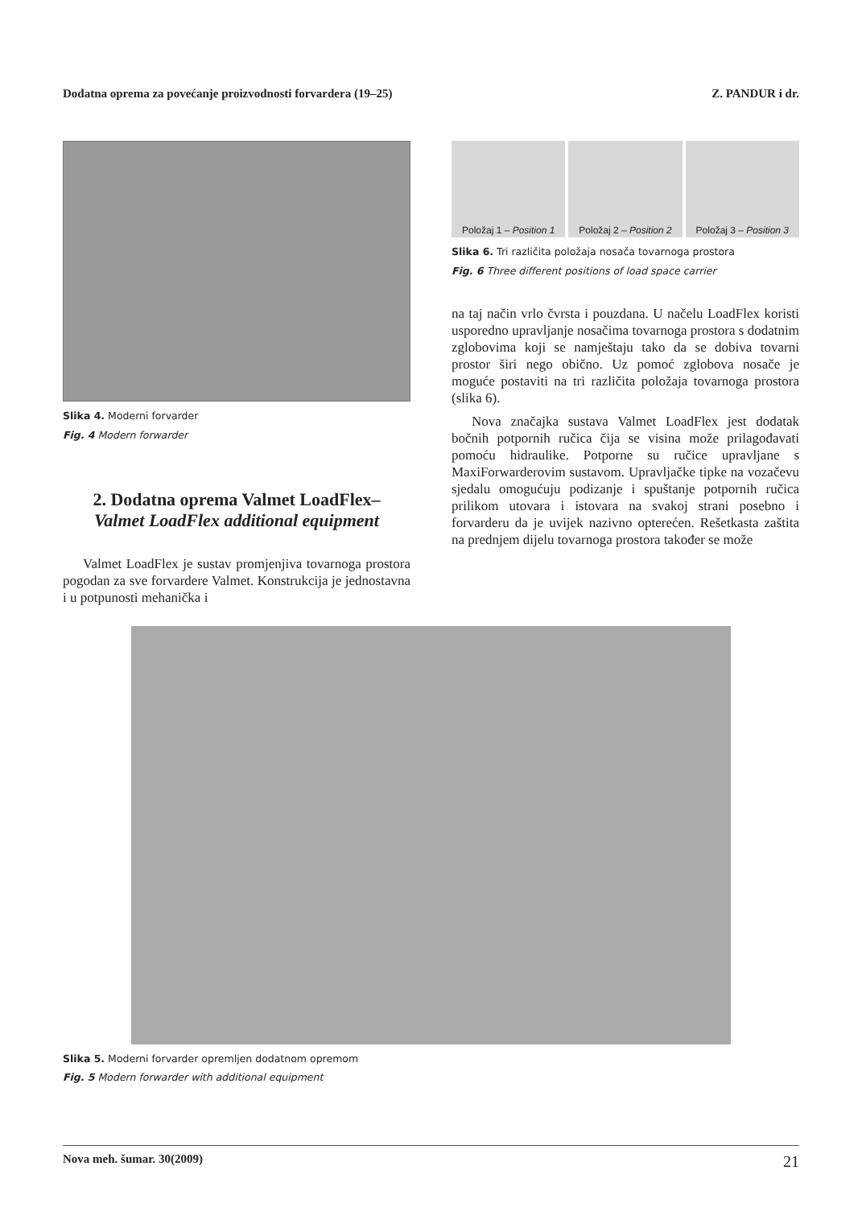Dodatna oprema za povećanje proizvodnosti forvardera (19–25) Z. PANDUR i dr.
Slika 4. Moderni forvarder
Fig. 4 Modern forwarder
2. Dodatna oprema Valmet LoadFlex–
Valmet LoadFlex additional equipment
Valmet LoadFlex je sustav promjenjiva tovarnoga prostora pogodan za sve forvardere Valmet. Konstrukcija je jednostavna i u potpunosti mehanička i
Položaj 1 – Position 1 Položaj 2 – Position 2 Položaj 3 – Position 3
Slika 6. Tri različita položaja nosača tovarnoga prostora
Fig. 6 Three different positions of load space carrier
na taj način vrlo čvrsta i pouzdana. U načelu LoadFlex koristi usporedno upravljanje nosačima tovarnoga prostora s dodatnim zglobovima koji se namještaju tako da se dobiva tovarni prostor širi nego obično. Uz pomoć zglobova nosače je moguće postaviti na tri različita položaja tovarnoga prostora (slika 6).
Nova značajka sustava Valmet LoadFlex jest dodatak bočnih potpornih ručica čija se visina može prilagođavati pomoću hidraulike. Potporne su ručice upravljane s MaxiForwarderovim sustavom. Upravljačke tipke na vozačevu sjedalu omogućuju podizanje i spuštanje potpornih ručica prilikom utovara i istovara na svakoj strani posebno i forvarderu da je uvijek nazivno opterećen. Rešetkasta zaštita na prednjem dijelu tovarnoga prostora također se može
Slika 5. Moderni forvarder opremljen dodatnom opremom
Fig. 5 Modern forwarder with additional equipment
Nova meh. šumar. 30(2009) 21